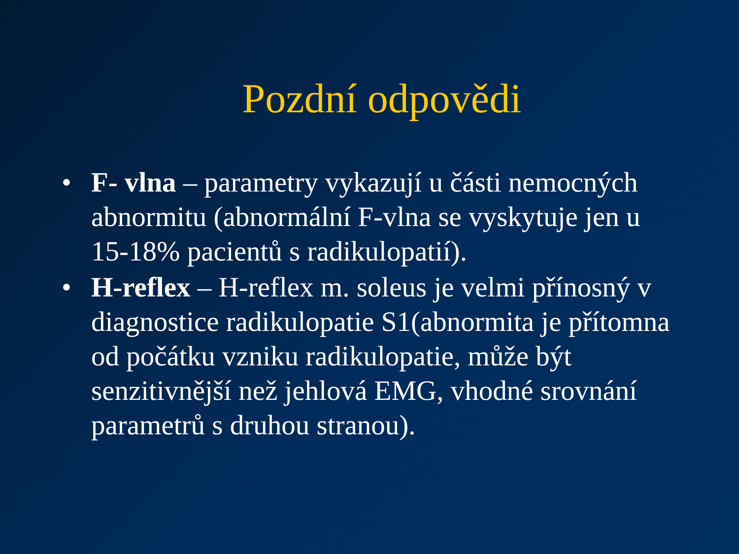Pozdní odpovědi
• F- vlna – parametry vykazují u části nemocných abnormitu (abnormální F-vlna se vyskytuje jen u 15-18% pacientů s radikulopatií).
• H-reflex – H-reflex m. soleus je velmi přínosný v diagnostice radikulopatie S1(abnormita je přítomna od počátku vzniku radikulopatie, může být senzitivnější než jehlová EMG, vhodné srovnání parametrů s druhou stranou).